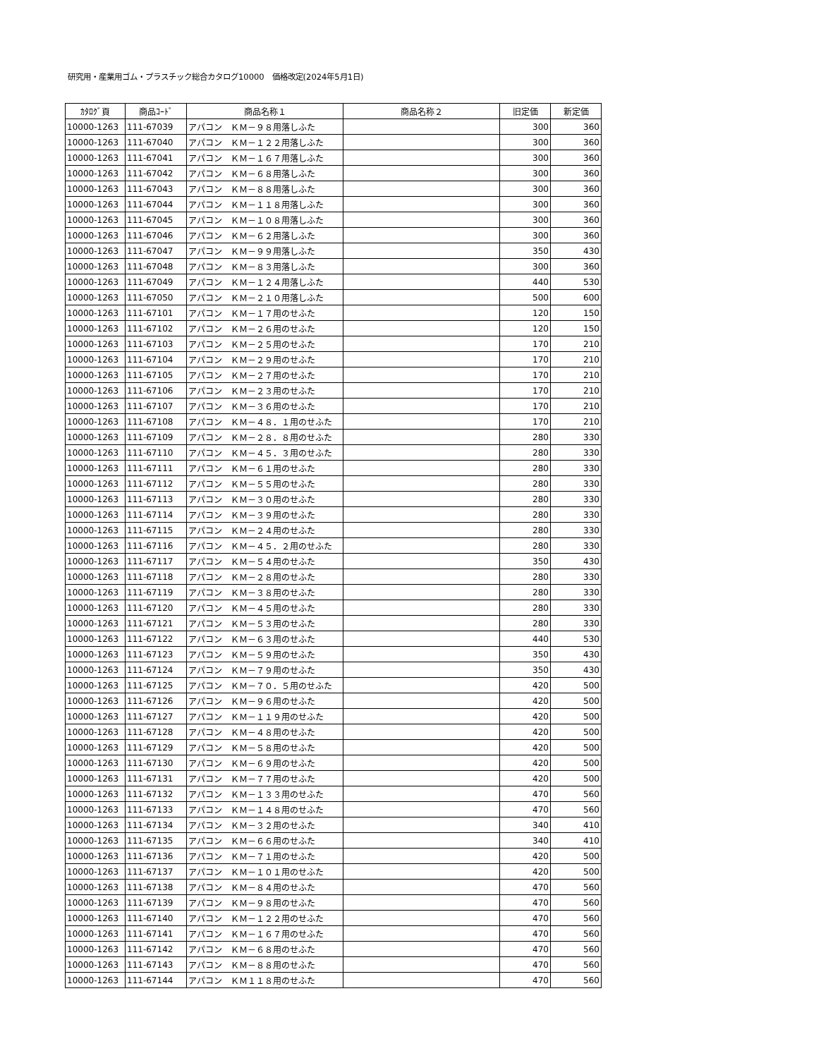研究用・産業用ゴム・プラスチック総合カタログ10000　価格改定(2024年5月1日)
| ｶﾀﾛｸﾞ頁 | 商品ｺｰﾄﾞ | 商品名称１ | 商品名称２ | 旧定価 | 新定価 |
| --- | --- | --- | --- | --- | --- |
| 10000-1263 | 111-67039 | アパコン ＫＭ－９８用落しふた | | 300 | 360 |
| 10000-1263 | 111-67040 | アパコン ＫＭ－１２２用落しふた | | 300 | 360 |
| 10000-1263 | 111-67041 | アパコン ＫＭ－１６７用落しふた | | 300 | 360 |
| 10000-1263 | 111-67042 | アパコン ＫＭ－６８用落しふた | | 300 | 360 |
| 10000-1263 | 111-67043 | アパコン ＫＭ－８８用落しふた | | 300 | 360 |
| 10000-1263 | 111-67044 | アパコン ＫＭ－１１８用落しふた | | 300 | 360 |
| 10000-1263 | 111-67045 | アパコン ＫＭ－１０８用落しふた | | 300 | 360 |
| 10000-1263 | 111-67046 | アパコン ＫＭ－６２用落しふた | | 300 | 360 |
| 10000-1263 | 111-67047 | アパコン ＫＭ－９９用落しふた | | 350 | 430 |
| 10000-1263 | 111-67048 | アパコン ＫＭ－８３用落しふた | | 300 | 360 |
| 10000-1263 | 111-67049 | アパコン ＫＭ－１２４用落しふた | | 440 | 530 |
| 10000-1263 | 111-67050 | アパコン ＫＭ－２１０用落しふた | | 500 | 600 |
| 10000-1263 | 111-67101 | アパコン ＫＭ－１７用のせふた | | 120 | 150 |
| 10000-1263 | 111-67102 | アパコン ＫＭ－２６用のせふた | | 120 | 150 |
| 10000-1263 | 111-67103 | アパコン ＫＭ－２５用のせふた | | 170 | 210 |
| 10000-1263 | 111-67104 | アパコン ＫＭ－２９用のせふた | | 170 | 210 |
| 10000-1263 | 111-67105 | アパコン ＫＭ－２７用のせふた | | 170 | 210 |
| 10000-1263 | 111-67106 | アパコン ＫＭ－２３用のせふた | | 170 | 210 |
| 10000-1263 | 111-67107 | アパコン ＫＭ－３６用のせふた | | 170 | 210 |
| 10000-1263 | 111-67108 | アパコン ＫＭ－４８．１用のせふた | | 170 | 210 |
| 10000-1263 | 111-67109 | アパコン ＫＭ－２８．８用のせふた | | 280 | 330 |
| 10000-1263 | 111-67110 | アパコン ＫＭ－４５．３用のせふた | | 280 | 330 |
| 10000-1263 | 111-67111 | アパコン ＫＭ－６１用のせふた | | 280 | 330 |
| 10000-1263 | 111-67112 | アパコン ＫＭ－５５用のせふた | | 280 | 330 |
| 10000-1263 | 111-67113 | アパコン ＫＭ－３０用のせふた | | 280 | 330 |
| 10000-1263 | 111-67114 | アパコン ＫＭ－３９用のせふた | | 280 | 330 |
| 10000-1263 | 111-67115 | アパコン ＫＭ－２４用のせふた | | 280 | 330 |
| 10000-1263 | 111-67116 | アパコン ＫＭ－４５．２用のせふた | | 280 | 330 |
| 10000-1263 | 111-67117 | アパコン ＫＭ－５４用のせふた | | 350 | 430 |
| 10000-1263 | 111-67118 | アパコン ＫＭ－２８用のせふた | | 280 | 330 |
| 10000-1263 | 111-67119 | アパコン ＫＭ－３８用のせふた | | 280 | 330 |
| 10000-1263 | 111-67120 | アパコン ＫＭ－４５用のせふた | | 280 | 330 |
| 10000-1263 | 111-67121 | アパコン ＫＭ－５３用のせふた | | 280 | 330 |
| 10000-1263 | 111-67122 | アパコン ＫＭ－６３用のせふた | | 440 | 530 |
| 10000-1263 | 111-67123 | アパコン ＫＭ－５９用のせふた | | 350 | 430 |
| 10000-1263 | 111-67124 | アパコン ＫＭ－７９用のせふた | | 350 | 430 |
| 10000-1263 | 111-67125 | アパコン ＫＭ－７０．５用のせふた | | 420 | 500 |
| 10000-1263 | 111-67126 | アパコン ＫＭ－９６用のせふた | | 420 | 500 |
| 10000-1263 | 111-67127 | アパコン ＫＭ－１１９用のせふた | | 420 | 500 |
| 10000-1263 | 111-67128 | アパコン ＫＭ－４８用のせふた | | 420 | 500 |
| 10000-1263 | 111-67129 | アパコン ＫＭ－５８用のせふた | | 420 | 500 |
| 10000-1263 | 111-67130 | アパコン ＫＭ－６９用のせふた | | 420 | 500 |
| 10000-1263 | 111-67131 | アパコン ＫＭ－７７用のせふた | | 420 | 500 |
| 10000-1263 | 111-67132 | アパコン ＫＭ－１３３用のせふた | | 470 | 560 |
| 10000-1263 | 111-67133 | アパコン ＫＭ－１４８用のせふた | | 470 | 560 |
| 10000-1263 | 111-67134 | アパコン ＫＭ－３２用のせふた | | 340 | 410 |
| 10000-1263 | 111-67135 | アパコン ＫＭ－６６用のせふた | | 340 | 410 |
| 10000-1263 | 111-67136 | アパコン ＫＭ－７１用のせふた | | 420 | 500 |
| 10000-1263 | 111-67137 | アパコン ＫＭ－１０１用のせふた | | 420 | 500 |
| 10000-1263 | 111-67138 | アパコン ＫＭ－８４用のせふた | | 470 | 560 |
| 10000-1263 | 111-67139 | アパコン ＫＭ－９８用のせふた | | 470 | 560 |
| 10000-1263 | 111-67140 | アパコン ＫＭ－１２２用のせふた | | 470 | 560 |
| 10000-1263 | 111-67141 | アパコン ＫＭ－１６７用のせふた | | 470 | 560 |
| 10000-1263 | 111-67142 | アパコン ＫＭ－６８用のせふた | | 470 | 560 |
| 10000-1263 | 111-67143 | アパコン ＫＭ－８８用のせふた | | 470 | 560 |
| 10000-1263 | 111-67144 | アパコン ＫＭ１１８用のせふた | | 470 | 560 |